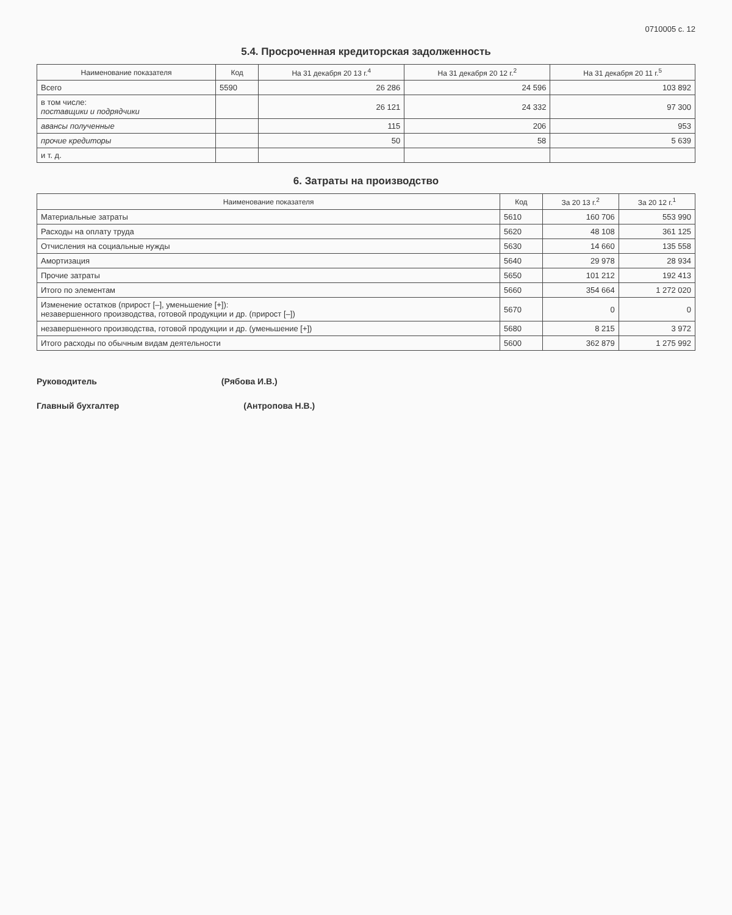0710005 с. 12
5.4. Просроченная кредиторская задолженность
| Наименование показателя | Код | На 31 декабря 20 13 г.<sup>4</sup> | На 31 декабря 20 12 г.<sup>2</sup> | На 31 декабря 20 11 г.<sup>5</sup> |
| --- | --- | --- | --- | --- |
| Всего | 5590 | 26 286 | 24 596 | 103 892 |
| в том числе: поставщики и подрядчики | | 26 121 | 24 332 | 97 300 |
| авансы полученные | | 115 | 206 | 953 |
| прочие кредиторы | | 50 | 58 | 5 639 |
| и т. д. | | | | |
6. Затраты на производство
| Наименование показателя | Код | За 20 13 г.<sup>2</sup> | За 20 12 г.<sup>1</sup> |
| --- | --- | --- | --- |
| Материальные затраты | 5610 | 160 706 | 553 990 |
| Расходы на оплату труда | 5620 | 48 108 | 361 125 |
| Отчисления на социальные нужды | 5630 | 14 660 | 135 558 |
| Амортизация | 5640 | 29 978 | 28 934 |
| Прочие затраты | 5650 | 101 212 | 192 413 |
| Итого по элементам | 5660 | 354 664 | 1 272 020 |
| Изменение остатков (прирост [–], уменьшение [+]): незавершенного производства, готовой продукции и др. (прирост [–]) | 5670 | 0 | 0 |
| незавершенного производства, готовой продукции и др. (уменьшение [+]) | 5680 | 8 215 | 3 972 |
| Итого расходы по обычным видам деятельности | 5600 | 362 879 | 1 275 992 |
Руководитель (Рябова И.В.)
Главный бухгалтер (Антропова Н.В.)